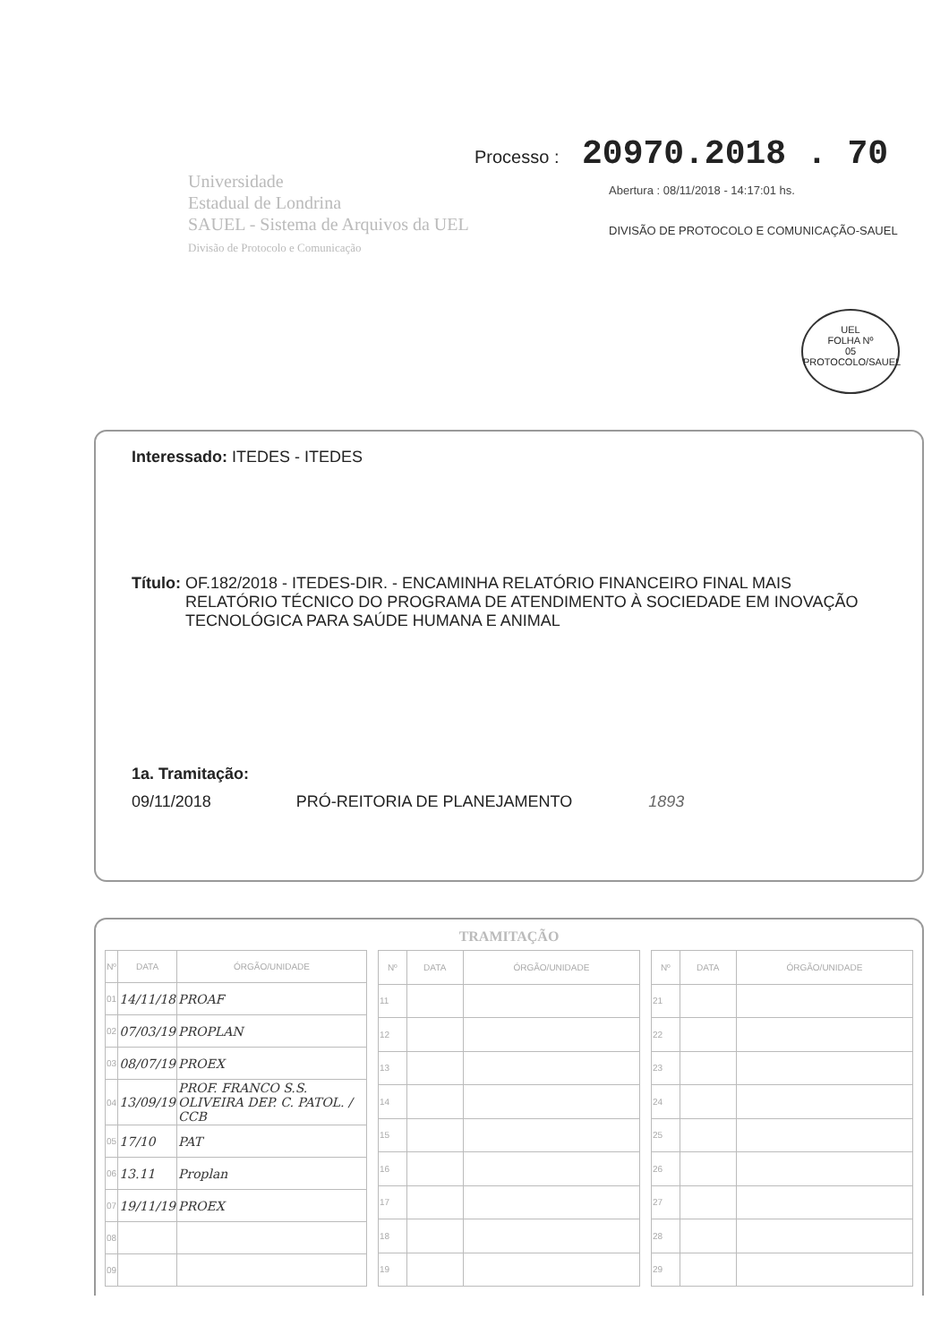Universidade
Estadual de Londrina
SAUEL - Sistema de Arquivos da UEL
Divisão de Protocolo e Comunicação
Processo : 20970.2018 . 70
Abertura : 08/11/2018 - 14:17:01 hs.
DIVISÃO DE PROTOCOLO E COMUNICAÇÃO-SAUEL
UEL
FOLHA Nº
05
PROTOCOLO/SAUEL
Interessado: ITEDES - ITEDES
Título: OF.182/2018 - ITEDES-DIR. - ENCAMINHA RELATÓRIO FINANCEIRO FINAL MAIS RELATÓRIO TÉCNICO DO PROGRAMA DE ATENDIMENTO À SOCIEDADE EM INOVAÇÃO TECNOLÓGICA PARA SAÚDE HUMANA E ANIMAL
1a. Tramitação:
09/11/2018 PRÓ-REITORIA DE PLANEJAMENTO 1893
TRAMITAÇÃO
| Nº | DATA | ÓRGÃO/UNIDADE |
| --- | --- | --- |
| 01 | 14/11/18 | PROAF |
| 02 | 07/03/19 | PROPLAN |
| 03 | 08/07/19 | PROEX |
| 04 | 13/09/19 | PROF. FRANCO S.S. OLIVEIRA DEP. C. PATOL. / CCB |
| 05 | 17/10 | PAT |
| 06 | 13.11 | Proplan |
| 07 | 19/11/19 | PROEX |
| 08 | | |
| 09 | | |
| Nº | DATA | ÓRGÃO/UNIDADE |
| --- | --- | --- |
| 11 | | |
| 12 | | |
| 13 | | |
| 14 | | |
| 15 | | |
| 16 | | |
| 17 | | |
| 18 | | |
| 19 | | |
| Nº | DATA | ÓRGÃO/UNIDADE |
| --- | --- | --- |
| 21 | | |
| 22 | | |
| 23 | | |
| 24 | | |
| 25 | | |
| 26 | | |
| 27 | | |
| 28 | | |
| 29 | | |